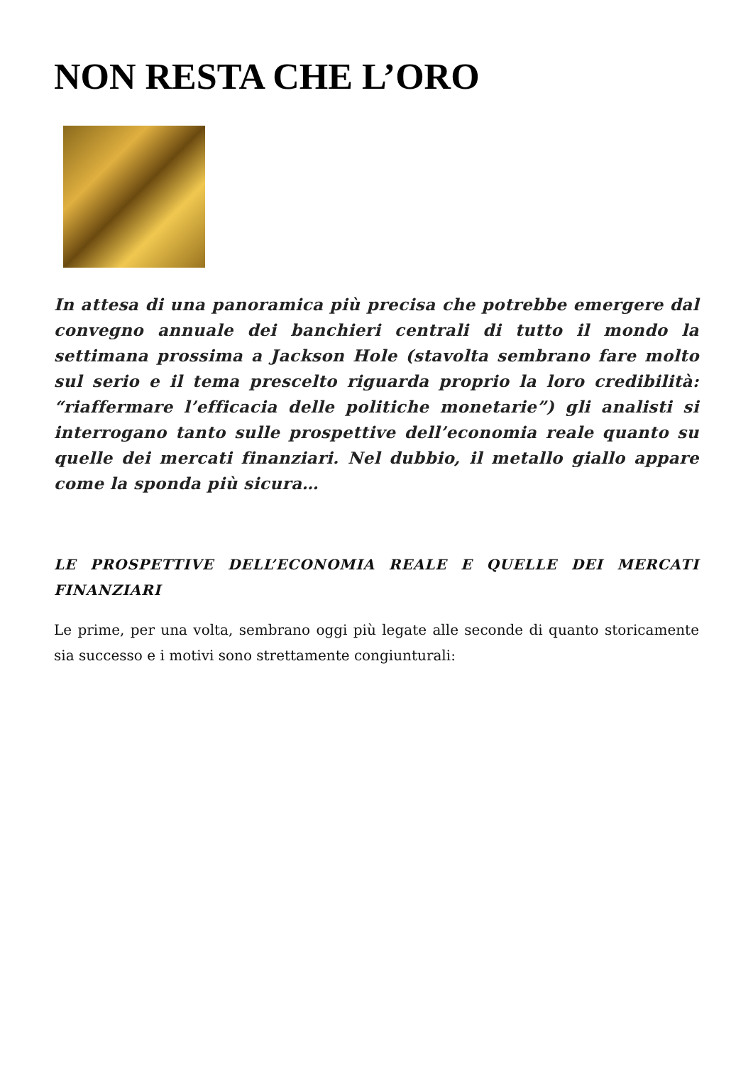NON RESTA CHE L’ORO
In attesa di una panoramica più precisa che potrebbe emergere dal convegno annuale dei banchieri centrali di tutto il mondo la settimana prossima a Jackson Hole (stavolta sembrano fare molto sul serio e il tema prescelto riguarda proprio la loro credibilità: “riaffermare l’efficacia delle politiche monetarie”) gli analisti si interrogano tanto sulle prospettive dell’economia reale quanto su quelle dei mercati finanziari. Nel dubbio, il metallo giallo appare come la sponda più sicura…
LE PROSPETTIVE DELL’ECONOMIA REALE E QUELLE DEI MERCATI FINANZIARI
Le prime, per una volta, sembrano oggi più legate alle seconde di quanto storicamente sia successo e i motivi sono strettamente congiunturali: